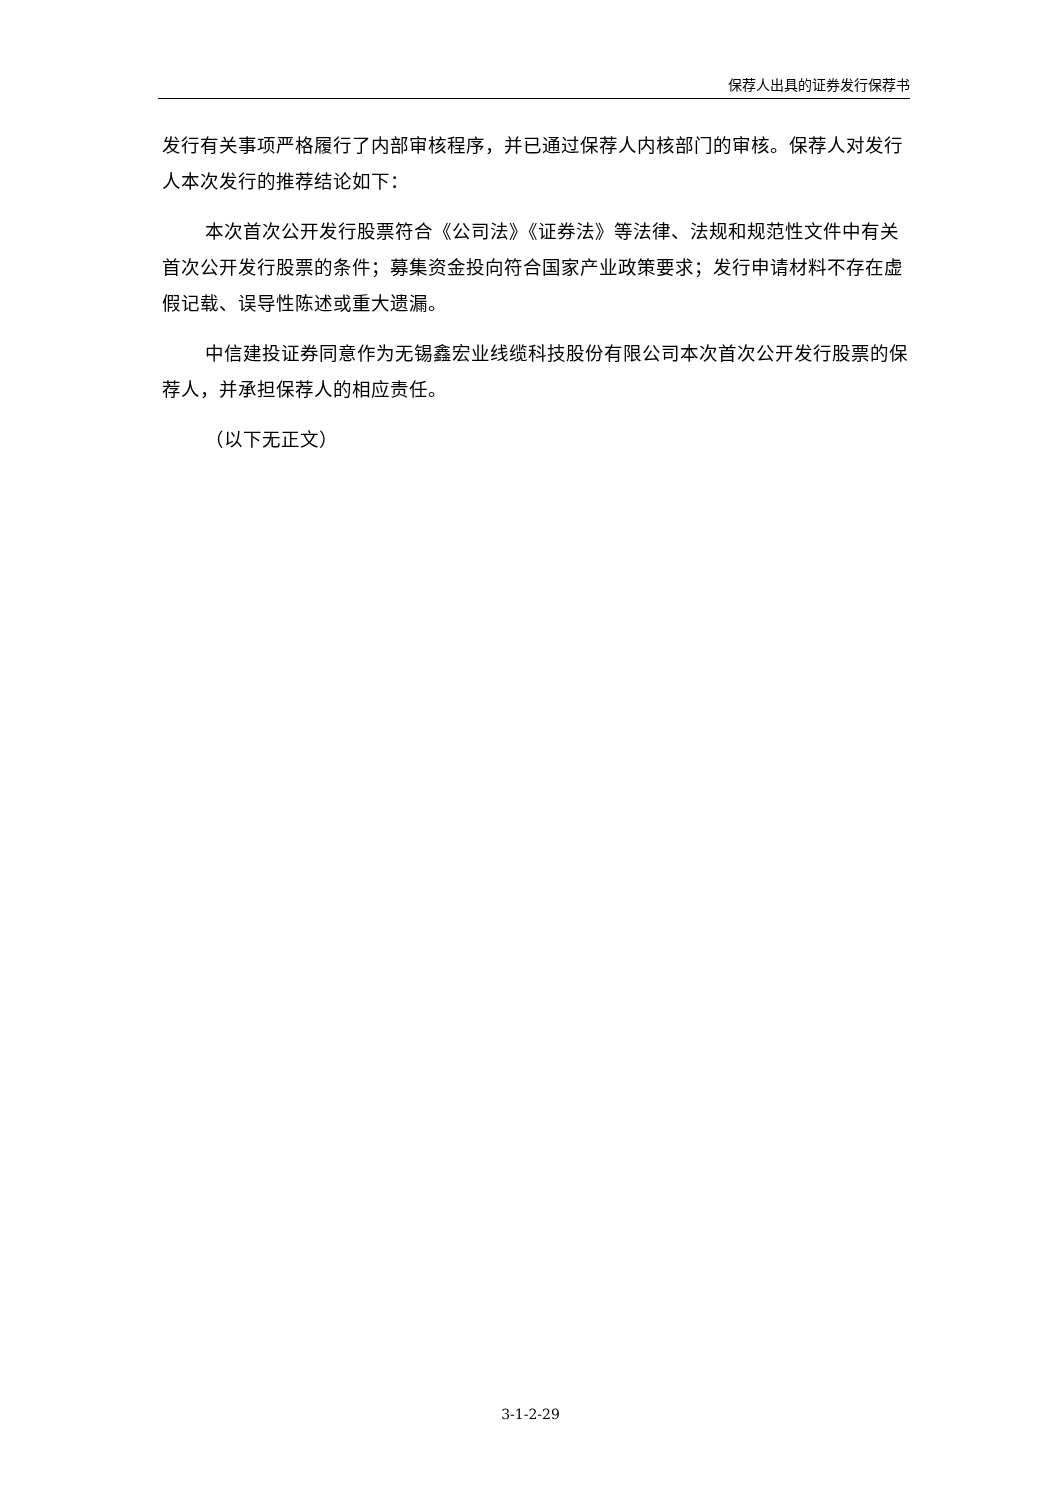保荐人出具的证券发行保荐书
发行有关事项严格履行了内部审核程序，并已通过保荐人内核部门的审核。保荐人对发行人本次发行的推荐结论如下：
本次首次公开发行股票符合《公司法》《证券法》等法律、法规和规范性文件中有关首次公开发行股票的条件；募集资金投向符合国家产业政策要求；发行申请材料不存在虚假记载、误导性陈述或重大遗漏。
中信建投证券同意作为无锡鑫宏业线缆科技股份有限公司本次首次公开发行股票的保荐人，并承担保荐人的相应责任。
（以下无正文）
3-1-2-29